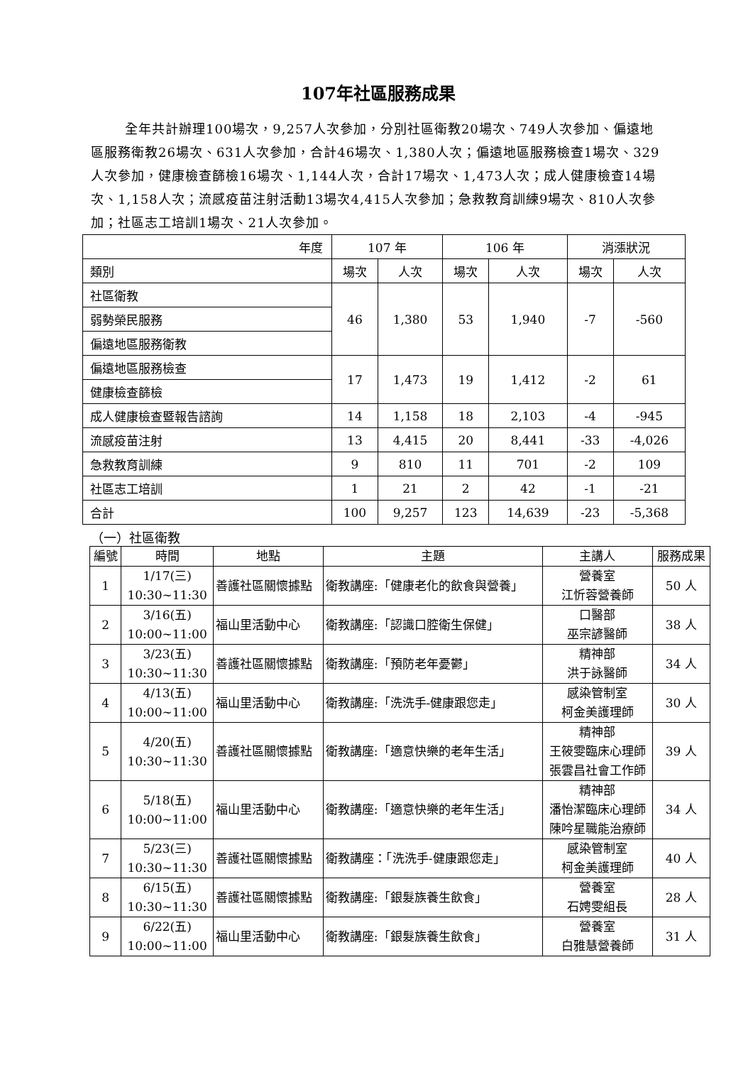107年社區服務成果
全年共計辦理100場次，9,257人次參加，分別社區衛教20場次、749人次參加、偏遠地區服務衛教26場次、631人次參加，合計46場次、1,380人次；偏遠地區服務檢查1場次、329人次參加，健康檢查篩檢16場次、1,144人次，合計17場次、1,473人次；成人健康檢查14場次、1,158人次；流感疫苗注射活動13場次4,415人次參加；急救教育訓練9場次、810人次參加；社區志工培訓1場次、21人次參加。
| 年度 | 107 年 | | 106 年 | | 消漲狀況 | |
| --- | --- | --- | --- | --- | --- | --- |
| 類別 | 場次 | 人次 | 場次 | 人次 | 場次 | 人次 |
| 社區衛教 | 46 | 1,380 | 53 | 1,940 | -7 | -560 |
| 弱勢榮民服務 | | | | | | |
| 偏遠地區服務衛教 | | | | | | |
| 偏遠地區服務檢查 | 17 | 1,473 | 19 | 1,412 | -2 | 61 |
| 健康檢查篩檢 | | | | | | |
| 成人健康檢查暨報告諮詢 | 14 | 1,158 | 18 | 2,103 | -4 | -945 |
| 流感疫苗注射 | 13 | 4,415 | 20 | 8,441 | -33 | -4,026 |
| 急救教育訓練 | 9 | 810 | 11 | 701 | -2 | 109 |
| 社區志工培訓 | 1 | 21 | 2 | 42 | -1 | -21 |
| 合計 | 100 | 9,257 | 123 | 14,639 | -23 | -5,368 |
（一）社區衛教
| 編號 | 時間 | 地點 | 主題 | 主講人 | 服務成果 |
| --- | --- | --- | --- | --- | --- |
| 1 | 1/17(三) 10:30~11:30 | 善護社區關懷據點 | 衛教講座:「健康老化的飲食與營養」 | 營養室 江忻蓉營養師 | 50 人 |
| 2 | 3/16(五) 10:00~11:00 | 福山里活動中心 | 衛教講座:「認識口腔衛生保健」 | 口醫部 巫宗諺醫師 | 38 人 |
| 3 | 3/23(五) 10:30~11:30 | 善護社區關懷據點 | 衛教講座:「預防老年憂鬱」 | 精神部 洪于詠醫師 | 34 人 |
| 4 | 4/13(五) 10:00~11:00 | 福山里活動中心 | 衛教講座:「洗洗手-健康跟您走」 | 感染管制室 柯金美護理師 | 30 人 |
| 5 | 4/20(五) 10:30~11:30 | 善護社區關懷據點 | 衛教講座:「適意快樂的老年生活」 | 精神部 王筱雯臨床心理師 張雲昌社會工作師 | 39 人 |
| 6 | 5/18(五) 10:00~11:00 | 福山里活動中心 | 衛教講座:「適意快樂的老年生活」 | 精神部 潘怡潔臨床心理師 陳吟星職能治療師 | 34 人 |
| 7 | 5/23(三) 10:30~11:30 | 善護社區關懷據點 | 衛教講座：「洗洗手-健康跟您走」 | 感染管制室 柯金美護理師 | 40 人 |
| 8 | 6/15(五) 10:30~11:30 | 善護社區關懷據點 | 衛教講座:「銀髮族養生飲食」 | 營養室 石娉雯組長 | 28 人 |
| 9 | 6/22(五) 10:00~11:00 | 福山里活動中心 | 衛教講座:「銀髮族養生飲食」 | 營養室 白雅慧營養師 | 31 人 |